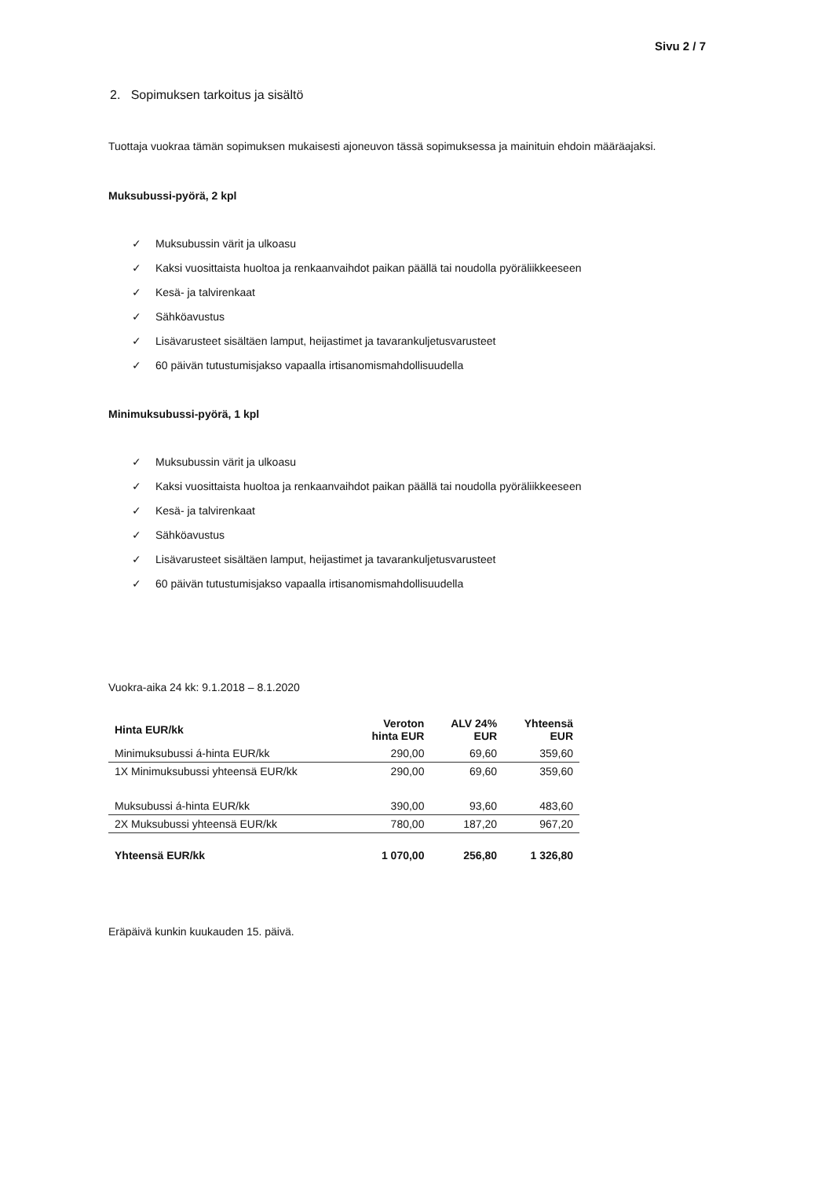Sivu 2 / 7
2. Sopimuksen tarkoitus ja sisältö
Tuottaja vuokraa tämän sopimuksen mukaisesti ajoneuvon tässä sopimuksessa ja mainituin ehdoin määräajaksi.
Muksubussi-pyörä, 2 kpl
✓ Muksubussin värit ja ulkoasu
✓ Kaksi vuosittaista huoltoa ja renkaanvaihdot paikan päällä tai noudolla pyöräliikkeeseen
✓ Kesä- ja talvirenkaat
✓ Sähköavustus
✓ Lisävarusteet sisältäen lamput, heijastimet ja tavarankuljetusvarusteet
✓ 60 päivän tutustumisjakso vapaalla irtisanomismahdollisuudella
Minimuksubussi-pyörä, 1 kpl
✓ Muksubussin värit ja ulkoasu
✓ Kaksi vuosittaista huoltoa ja renkaanvaihdot paikan päällä tai noudolla pyöräliikkeeseen
✓ Kesä- ja talvirenkaat
✓ Sähköavustus
✓ Lisävarusteet sisältäen lamput, heijastimet ja tavarankuljetusvarusteet
✓ 60 päivän tutustumisjakso vapaalla irtisanomismahdollisuudella
Vuokra-aika 24 kk: 9.1.2018 – 8.1.2020
| Hinta EUR/kk | Veroton hinta EUR | ALV 24% EUR | Yhteensä EUR |
| --- | --- | --- | --- |
| Minimuksubussi á-hinta EUR/kk | 290,00 | 69,60 | 359,60 |
| 1X Minimuksubussi yhteensä EUR/kk | 290,00 | 69,60 | 359,60 |
| Muksubussi á-hinta EUR/kk | 390,00 | 93,60 | 483,60 |
| 2X Muksubussi yhteensä EUR/kk | 780,00 | 187,20 | 967,20 |
| Yhteensä EUR/kk | 1 070,00 | 256,80 | 1 326,80 |
Eräpäivä kunkin kuukauden 15. päivä.